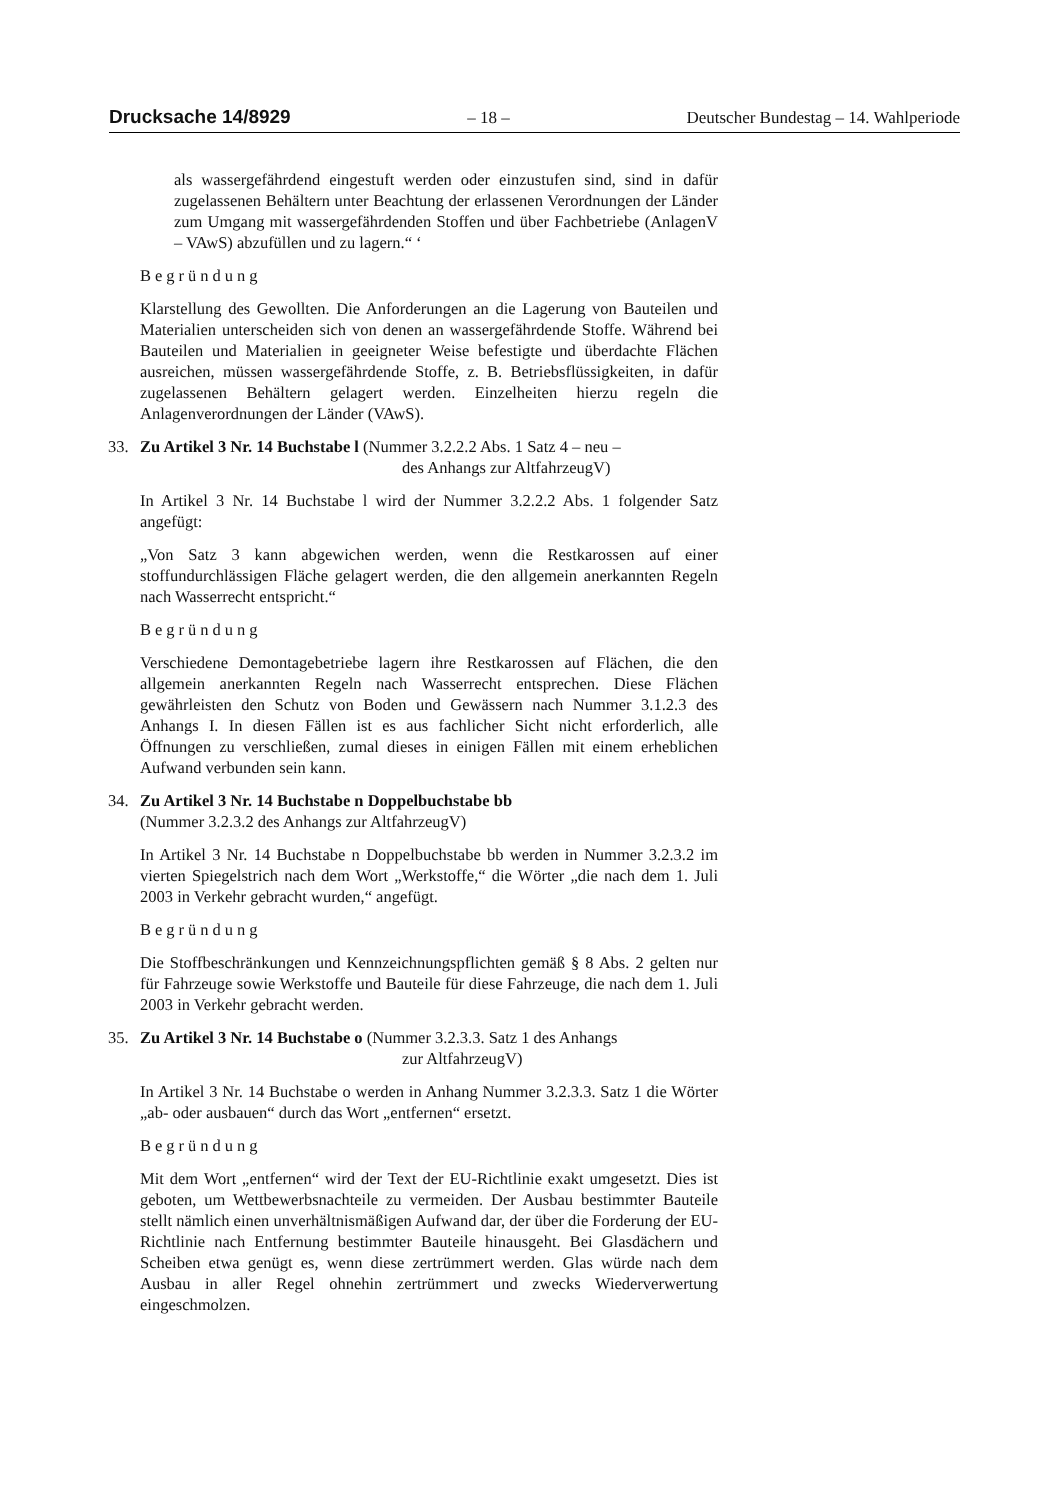Drucksache 14/8929 – 18 – Deutscher Bundestag – 14. Wahlperiode
als wassergefährdend eingestuft werden oder einzustufen sind, sind in dafür zugelassenen Behältern unter Beachtung der erlassenen Verordnungen der Länder zum Umgang mit wassergefährdenden Stoffen und über Fachbetriebe (AnlagenV – VAwS) abzufüllen und zu lagern.“ ‘
Begründung
Klarstellung des Gewollten. Die Anforderungen an die Lagerung von Bauteilen und Materialien unterscheiden sich von denen an wassergefährdende Stoffe. Während bei Bauteilen und Materialien in geeigneter Weise befestigte und überdachte Flächen ausreichen, müssen wassergefährdende Stoffe, z. B. Betriebsflüssigkeiten, in dafür zugelassenen Behältern gelagert werden. Einzelheiten hierzu regeln die Anlagenverordnungen der Länder (VAwS).
33. Zu Artikel 3 Nr. 14 Buchstabe l (Nummer 3.2.2.2 Abs. 1 Satz 4 – neu –
des Anhangs zur AltfahrzeugV)
In Artikel 3 Nr. 14 Buchstabe l wird der Nummer 3.2.2.2 Abs. 1 folgender Satz angefügt:
„Von Satz 3 kann abgewichen werden, wenn die Restkarossen auf einer stoffundurchlässigen Fläche gelagert werden, die den allgemein anerkannten Regeln nach Wasserrecht entspricht.“
Begründung
Verschiedene Demontagebetriebe lagern ihre Restkarossen auf Flächen, die den allgemein anerkannten Regeln nach Wasserrecht entsprechen. Diese Flächen gewährleisten den Schutz von Boden und Gewässern nach Nummer 3.1.2.3 des Anhangs I. In diesen Fällen ist es aus fachlicher Sicht nicht erforderlich, alle Öffnungen zu verschließen, zumal dieses in einigen Fällen mit einem erheblichen Aufwand verbunden sein kann.
34. Zu Artikel 3 Nr. 14 Buchstabe n Doppelbuchstabe bb
(Nummer 3.2.3.2 des Anhangs zur AltfahrzeugV)
In Artikel 3 Nr. 14 Buchstabe n Doppelbuchstabe bb werden in Nummer 3.2.3.2 im vierten Spiegelstrich nach dem Wort „Werkstoffe,“ die Wörter „die nach dem 1. Juli 2003 in Verkehr gebracht wurden,“ angefügt.
Begründung
Die Stoffbeschränkungen und Kennzeichnungspflichten gemäß § 8 Abs. 2 gelten nur für Fahrzeuge sowie Werkstoffe und Bauteile für diese Fahrzeuge, die nach dem 1. Juli 2003 in Verkehr gebracht werden.
35. Zu Artikel 3 Nr. 14 Buchstabe o (Nummer 3.2.3.3. Satz 1 des Anhangs
zur AltfahrzeugV)
In Artikel 3 Nr. 14 Buchstabe o werden in Anhang Nummer 3.2.3.3. Satz 1 die Wörter „ab- oder ausbauen“ durch das Wort „entfernen“ ersetzt.
Begründung
Mit dem Wort „entfernen“ wird der Text der EU-Richtlinie exakt umgesetzt. Dies ist geboten, um Wettbewerbsnachteile zu vermeiden. Der Ausbau bestimmter Bauteile stellt nämlich einen unverhältnismäßigen Aufwand dar, der über die Forderung der EU-Richtlinie nach Entfernung bestimmter Bauteile hinausgeht. Bei Glasdächern und Scheiben etwa genügt es, wenn diese zertrümmert werden. Glas würde nach dem Ausbau in aller Regel ohnehin zertrümmert und zwecks Wiederverwertung eingeschmolzen.